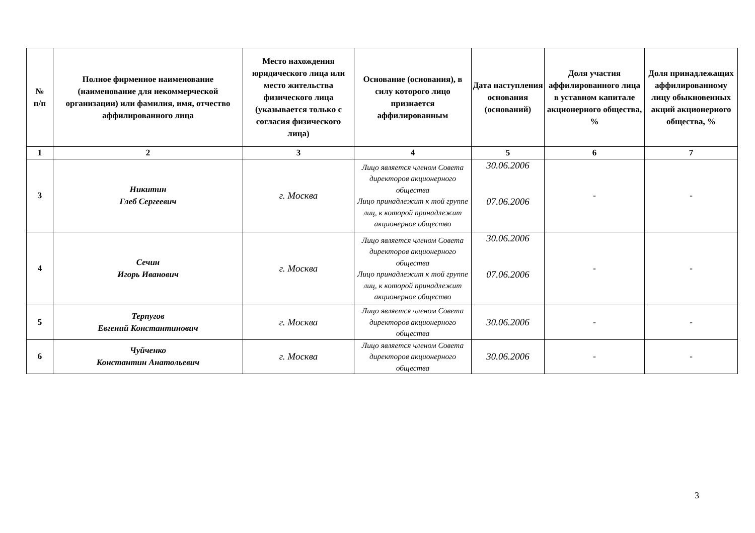| № п/п | Полное фирменное наименование (наименование для некоммерческой организации) или фамилия, имя, отчество аффилированного лица | Место нахождения юридического лица или место жительства физического лица (указывается только с согласия физического лица) | Основание (основания), в силу которого лицо признается аффилированным | Дата наступления основания (оснований) | Доля участия аффилированного лица в уставном капитале акционерного общества, % | Доля принадлежащих аффилированному лицу обыкновенных акций акционерного общества, % |
| --- | --- | --- | --- | --- | --- | --- |
| 1 | 2 | 3 | 4 | 5 | 6 | 7 |
| 3 | Никитин Глеб Сергеевич | г. Москва | Лицо является членом Совета директоров акционерного общества Лицо принадлежит к той группе лиц, к которой принадлежит акционерное общество | 30.06.2006 07.06.2006 | - | - |
| 4 | Сечин Игорь Иванович | г. Москва | Лицо является членом Совета директоров акционерного общества Лицо принадлежит к той группе лиц, к которой принадлежит акционерное общество | 30.06.2006 07.06.2006 | - | - |
| 5 | Терпугов Евгений Константинович | г. Москва | Лицо является членом Совета директоров акционерного общества | 30.06.2006 | - | - |
| 6 | Чуйченко Константин Анатольевич | г. Москва | Лицо является членом Совета директоров акционерного общества | 30.06.2006 | - | - |
3